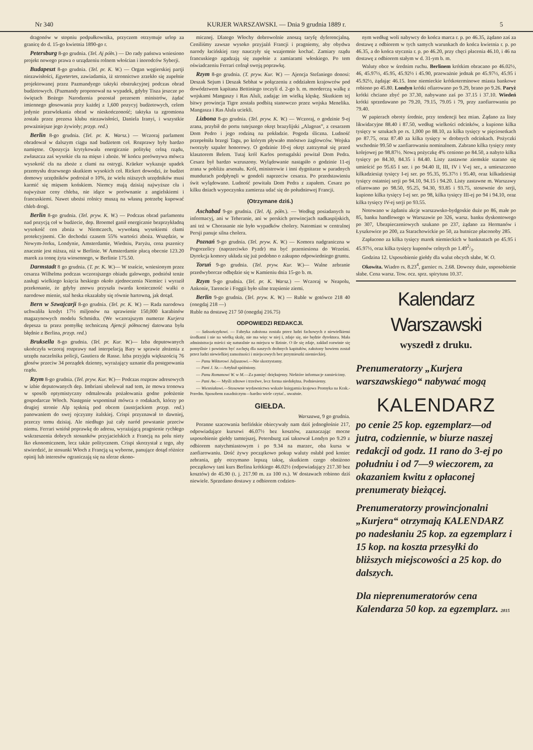Nr 340 KURJER WARSZAWSKI. — Dnia 9 grudnia 1889 r. 5
dragonów w stopniu podpułkownika, przyczem otrzymuje urlop za granicę do d. 15-go kwietnia 1890-go r.
Petersburg 8-go grudnia. (Tel. Aj półn.) — Do rady państwa wniesiono projekt nowego prawa o urządzeniu rolnem włościan i inorodców Syberji.
Budapeszt 8-go grudnia. (Tel. pr. K. W.) — Organ węgierskiej partji niezawisłości, Egyetertes, zawiadamia, iż stronnictwo zrzekło się zupełnie projektowanej przez Pazmandyego taktyki obstrukcyjnej podczas obrad budżetowych. (Pazmandy proponował na wypadek, gdyby Tisza jeszcze po świętach Bożego Narodzenia pozostał prezesem ministrów, żądać imiennego głosowania przy każdej z 1,600 pozycyj budżetowych, celem jedynie przewlekania obrad w nieskończoność; taktyka ta zgromiona została przez prezesa klubu niezawisłości, Daniela Iranyi, i wszystkie poważniejsze jego żywioły; przyp. red.)
Berlin 8-go grudnia. (Tel. pr. K. Warsz.) — Wczoraj parlament obradował w dalszym ciągu nad budżetem ceł. Rozprawy były bardzo namiętne. Opozycja krytykowała energicznie politykę celną rządu, zwłaszcza zaś wysokie cła na mięso i zboże. W końcu porównywa mówca wysokość cła na zboże z cłami na ostrygi. Kräeker wykazuje upadek przemysłu drzewnego skutkiem wysokich ceł. Rickert dowodzi, że budżet domowy urzędników podrożał o 10%, że wielu niższych urzędników musi karmić się mięsem końskiem. Niemcy mają dzisiaj najwyższe cła i najwyższe ceny chleba, nie idące w porównanie z angielskiemi i francuskiemi. Nawet ubożsi rolnicy muszą na własną potrzebę kupować chleb drogi.
Berlin 8-go grudnia. (Tel. pryw. K. W.) — Podczas obrad parlamentu nad pozycją ceł w budżecie, dep. Broemel ganił energicznie bezprzykładną wysokość cen zboża w Niemczech, wywołaną wysokiemi cłami protekcyjnemi. Cło dochodzi czasem 55% wartości zboża. Wszędzie, w Nowym-Jorku, Londynie, Amsterdamie, Wiedniu, Paryżu, cena pszenicy znacznie jest niższa, niż w Berlinie. W Amsterdamie płacą obecnie 123.20 marek za tonnę żyta wiosennego, w Berlinie 175.50.
Darmstadt 8 go grudnia. (T. pr. K. W.)— W toaście, wniesionym przez cesarza Wilhelma podczas wczorajszego obiadu galowego, podniósł tenże zasługi wielkiego księcia heskiego około zjednoczenia Niemiec i wyraził przekonanie, że gdyby znowu przyszła twarda konieczność walki o narodowe mienie, stal heska okazałaby się równie hartowną, jak dotąd.
Bern w Szwajcarji 8-go grudnia. (Tel. pr. K. W.) — Rada narodowa uchwaliła kredyt 17½ miljonów na sprawienie 150,000 karabinów magazynowych modelu Schmidta. (We wczorajszym numerze Kurjera depesza ta przez pomyłkę techniczną Ajencji północnej datowana była błędnie z Berlina, przyp. red.)
Bruksella 8-go grudnia. (Tel. pr. Kur. W.)— Izba deputowanych ukończyła wczoraj rozprawy nad interpelacją Bary w sprawie złożenia z urzędu naczelnika policji, Gautiera de Rasse. Izba przyjęła większością 76 głosów przeciw 34 porządek dzienny, wyrażający uznanie dla postępowania rządu.
Rzym 8-go grudnia. (Tel. pryw. Kur. W.)— Podczas rozpraw adresowych w izbie deputowanych dep. Imbriani ubolewał nad tem, że mowa tronowa w sposób optymistyczny odmalowała pożałowania godne położenie gospodarcze Włoch. Następnie wspominał mówca o rodakach, którzy po drugiej stronie Alp tęsknią pod obcem (austrjackiem przyp. red.) panowaniem do swej ojczyzny italskiej. Crispi przyznawał to dawniej, przeczy temu dzisiaj. Ale niedługo już cały naród powstanie przeciw niemu. Ferrari wniósł poprawkę do adresu, wyrażającą pragnienie rychłego wskrzeszenia dobrych stosunków przyjacielskich z Francją na polu niety lko ekonomicznem, lecz także politycznem. Crispi skorzystał z tego, aby stwierdzić, że stosunki Włoch z Francją są wyborne, panujące dotąd różnice opinij lub interesów ograniczają się na sferze ekono-
micznej. Dlatego Włochy dobrowolnie znoszą taryfę dyferencjalną. Ceniliśmy zawsze wysoko przyjaźń Francji i pragniemy, aby obydwa narody łacińskiej rasy nauczyły się wzajemnie kochać. Zamiary rządu francuskiego zgadzają się zupełnie z zamiarami włoskiego. Po tem oświadczeniu Ferrari cofnął swoją poprawkę.
Rzym 8-go grudnia. (T. pryw. Kur. W.) — Ajencja Stefaniego donosi: Deszak Sejum i Deszak Sebhat w połączeniu z oddziałem krajowców pod dowództwem kapitana Bettiniego toczyli d. 2-go b. m. morderczą walkę z wojskami Mangaszy i Ras Aluli, zadając im wielką klęskę. Skutkiem tej bitwy prowincja Tigre została podbitą stanowczo przez wojska Menelika. Mangasza i Ras Alula uciekli.
Lizbona 8-go grudnia. (Tel. pryw. K. W.) — Wczoraj, o godzinie 9-ej zrana, przybił do portu tutejszego okręt brazylijski „Alagoas”, z cesarzem Dom Pedro i jego rodziną na pokładzie. Pogoda śliczna. Ludność przepełniła brzegi Tagu, po którym pływało mnóstwo żaglowców. Wojska tworzyły szpaler honorowy. O godzinie 10-ej okręt zatrzymał się przed klasztorem Belem. Tutaj król Karlos portugalski powitał Dom Pedra. Cesarz był bardzo wzruszony. Wylądowanie nastąpiło o godzinie 11-ej zrana w pobliżu arsenału. Król, ministrowie i inni dygnitarze w paradnych mundurach podpłynęli w gondoli naprzeciw cesarza. Po przedstawieniu świt wylądowano. Ludność powitała Dom Pedra z zapałem. Cesarz po kilku dniach wypoczynku zamierza udać się do południowej Francji.
(Otrzymane dziś.)
Aschabad 9-go grudnia. (Tel. Aj. półn.). — Według posiadanych tu informacyj, ani w Teheranie, ani w perskich prowincjach nadkaspijskich, ani też w Chorasanie nie było wypadków cholery. Natomiast w centralnej Persji panuje silna cholera.
Poznań 9-go grudnia. (Tel. pryw. K. W.) — Komora nadgraniczna w Pogorzelicy (naprzeciwko Pyzdr) ma być przeniesiona do Wrześni. Dyrekcja komory układa się już podobno o zakupno odpowiedniego gruntu.
Toruń 9-go grudnia. (Tel. pryw. Kur. W.)— Walne zebranie przedwyborcze odbędzie się w Kamieniu dnia 15-go b. m.
Rzym 9-go grudnia. (Tel. pr. K. Warsz.) — Wczoraj w Neapolu, Ankonie, Tarencie i Foggii było silne trzęsienie ziemi.
Berlin 9-go grudnia. (Tel. pryw. K. W.) — Ruble w gotówce 218 40 (onegdaj 218 —)
Ruble na dostawę 217 50 (onegdaj 216.75)
ODPOWIEDZI REDAKCJI.
— Saksończykowi. — Fabryka założona została przez ludzi fachowych z niewielkiemi środkami i nie na wielką skalę, nie ma więc w niej i, zdaje się, nie będzie dyrektora. Mała administracja mieści się naturalnie na miejscu w Bzinie. O ile się zdaje, zakład rozwinie się pomyślnie i powinien być zachętą dla naszych drobnych kapitałów, założony bowiem został przez ludzi niewielkiej zamożności i miejscowych bez przymieszki niemieckiej.
— Panu Wiktorowi Juljuszowi.—Nie skorzystamy.
— Pani J. Sz.—Artykuł spóźniony.
— Panu Romanowi W. w M.—Za pamięć dziękujemy. Niektóre informacje zamieścimy.
— Pani Aw.— Myśli zdrowe i trzeźwe, lecz forma niedołężna. Podniesiemy.
— Wiesniakowi.—Stosowne wydawnictwa wskaże księgarnia krajowa Promyka na Krak.-Przedm. Sposobem zasadniczym—bardzo wiele czytać.. uważnie.
GIEŁDA.
Warszawa, 9 go grudnia.
Poranne szacowania berlińskie obiecywały nam dziś jednogłośnie 217, odpowiadające kursowi 46.07½ bez kosztów, zaznaczając mocne usposobienie giełdy tamtejszej, Petersburg zaś taksował Londyn po 9.29 z odbiorem natychmiastowym i po 9.34 na marzec, oba kursa w zaofiarowaniu. Dość żywy początkowo pokup waluty osłabł pod koniec zebrania, gdy otrzymano lepszą taksę, skutkiem czego obniżono początkowy tani kurs Berlina krótkiego 46.02½ (odpowiadający 217.30 bez kosztów) do 45.90 (t. j. 217.90 m. za 100 rs.). W dostawach robiono dziś niewiele. Sprzedano dostawy z odbiorem codzien-
nym według woli nabywcy do końca marca r. p. po 46.35, żądano zaś za dostawę z odbiorem w tych samych warunkach do końca kwietnia r. p. po 46.35, a do końca stycznia r. p. po 46.20, przy chęci płacenia 46.10, i 46 na dostawę z odbiorem stałym w d. 31-ym b. m.
Waluty obce w średnim ruchu. Berlinem krótkim obracano po 46.02½, 46, 45.97½, 45.95, 45.92½ i 45.90, przeważnie jednak po 45.97½, 45.95 i 45.92½, żądając 46.15. Inne niemieckie krótkoterminowe miasta bankowe robiono po 45.80. Londyn krótki ofiarowano po 9.29, brano po 9.26. Paryż krótki chciano zbyć po 37.30, nabywano zaś po 37.15 i 37.10. Wiedeń krótki sprzedawano po 79.20, 79.15, 79.05 i 79, przy zaofiarowaniu po 79.40.
W papierach obroty średnie, przy tendencji bez mian. Żądano za listy likwidacyjne 88.40 i 87.50, według wielkości odcinków, a kupiono kilka tysięcy w sztukach po rs. 1,000 po 88.10, za kilka tysięcy w pięciosetkach po 87.75, oraz 87.40 za kilka tysięcy w drobnych odcinkach. Pożyczki wschodnie 99.50 w zaofiarowaniu nominalnem. Zabrano kilka tysięcy renty kolejowej po 98.87½. Nową pożyczkę 4% ceniono po 84.50, a nabyto kilka tysięcy po 84.30, 84.35 i 84.40. Listy zastawne ziemskie starano się umieścić po 95.65 I ser. i po 94.40 II, III, IV i V-ej ser., a umieszczono kilkadziesiąt tysięcy I-ej ser. po 95.35, 95.37½ i 95.40, oraz kilkadziesiąt tysięcy ostatniej serji po 94.10, 94.15 i 94.20. Listy zastawne m. Warszawy ofiarowano po 98.50, 95.25, 94.30, 93.85 i 93.75, stosownie do serji, kupiono kilka tysięcy I-ej ser. po 98, kilka tysięcy III-ej po 94 i 94.10, oraz kilka tysięcy IV-ej serji po 93.55.
Notowano w żądaniu akcje warszawsko-bydgoskie duże po 86, małe po 85, banku handlowego w Warszawie po 326, warsz. banku dyskontowego po 307, Ubezpieczeniowych szukano po 237, żądano za Hermanów i Łyszkowice po 200, za Starachowickie po 50, za hutnicze płaconoby 285.
Zapłacono za kilka tysięcy marek niemieckich w banknatach po 45.95 i 45.97½, oraz kilka tysięcy kuponów celnych po 1.492/3.
Godzina 12. Usposobienie giełdy dla walut obcych słabe, W. O.
Okowita. Wiadro rs. 8.23<sup>4</sup>, garniec rs. 2.68. Dowozy duże, usposobienie słabe. Cena warsz. Tow. ocz. sprz. spirytusu 10.37.
Kalendarz Warszawski
wyszedł z druku.
Prenumeratorzy „Kurjera warszawskiego“ nabywać mogą
KALENDARZ
po cenie 25 kop. egzemplarz—od jutra, codziennie, w biurze naszej redakcji od godz. 11 rano do 3-ej po południu i od 7—9 wieczorem, za okazaniem kwitu z opłaconej prenumeraty bieżącej.
Prenumeratorzy prowincjonalni „Kurjera“ otrzymają KALENDARZ po nadesłaniu 25 kop. za egzemplarz i 15 kop. na koszta przesyłki do bliższych miejscowości a 25 kop. do dalszych.
Dla nieprenumeratorów cena Kalendarza 50 kop. za egzemplarz. 2815